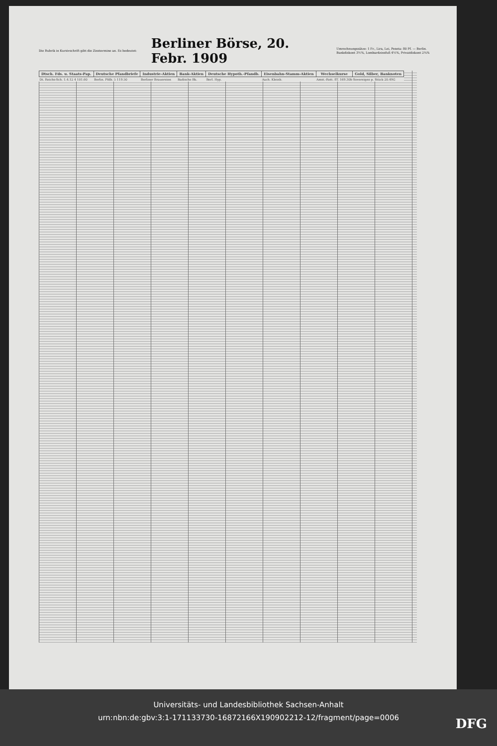Die Rubrik in Kursivschrift gibt die Zinstermine an. Es bedeutet:
Berliner Börse, 20. Febr. 1909
Umrechnungssätze: 1 Fr., Lira, Lei, Peseta: 80 Pf. — Berlin. Bankdiskont 3½%, Lombardzinsfuß 4½%, Privatdiskont 2¼%
| Dtsch. Fds. u. Staats-Pap. | Deutsche Pfandbriefe | Industrie-Aktien | Bank-Aktien | Deutsche Hypoth.-Pfandb. | Eisenbahn-Stamm-Aktien | Wechselkurse | Gold, Silber, Banknoten |
| --- | --- | --- | --- | --- | --- | --- | --- |
| Dt. Reichs-Sch. 1.4.12 4 101.60 | Berlin. Pfdb. 5 119.50 | Berliner Brauereien | Badische Bk. | Berl. Hyp. | Aach. Kleinb. | Amst.-Rott. 8T. 169.30b | Sovereigns p. Stück 20.49G |
Universitäts- und Landesbibliothek Sachsen-Anhalt
urn:nbn:de:gbv:3:1-171133730-16872166X190902212-12/fragment/page=0006
DFG